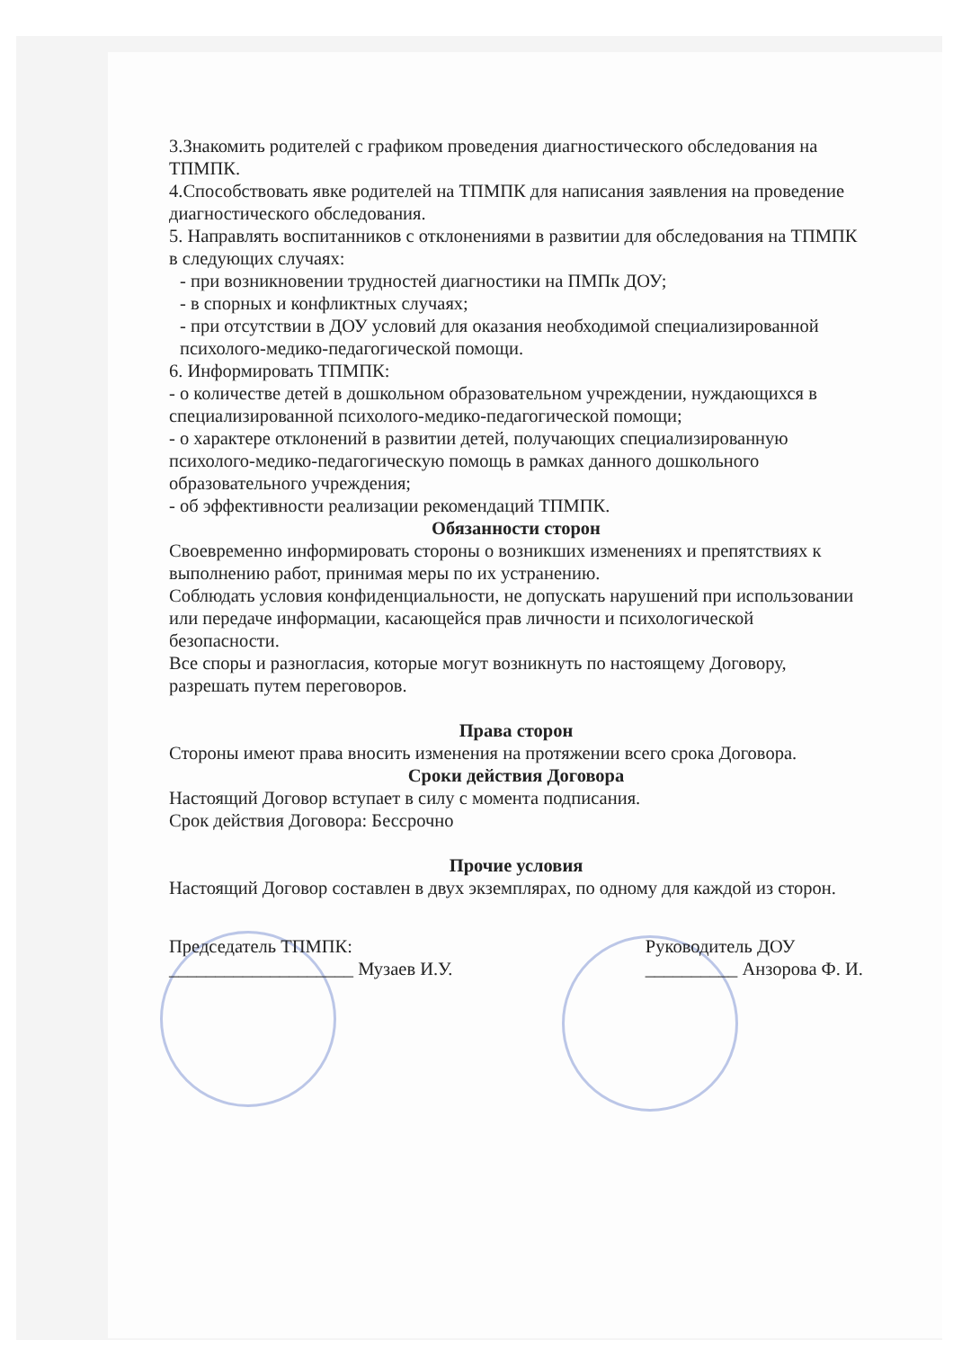3.Знакомить родителей с графиком проведения диагностического обследования на ТПМПК.
4.Способствовать явке родителей на ТПМПК для написания заявления на проведение диагностического обследования.
5. Направлять воспитанников с отклонениями в развитии для обследования на ТПМПК в следующих случаях:
- при возникновении трудностей диагностики на ПМПк ДОУ;
- в спорных и конфликтных случаях;
- при отсутствии в ДОУ условий для оказания необходимой специализированной психолого-медико-педагогической помощи.
6. Информировать ТПМПК:
- о количестве детей в дошкольном образовательном учреждении, нуждающихся в специализированной психолого-медико-педагогической помощи;
- о характере отклонений в развитии детей, получающих специализированную психолого-медико-педагогическую помощь в рамках данного дошкольного образовательного учреждения;
- об эффективности реализации рекомендаций ТПМПК.
Обязанности сторон
Своевременно информировать стороны о возникших изменениях и препятствиях к выполнению работ, принимая меры по их устранению.
Соблюдать условия конфиденциальности, не допускать нарушений при использовании или передаче информации, касающейся прав личности и психологической безопасности.
Все споры и разногласия, которые могут возникнуть по настоящему Договору, разрешать путем переговоров.
Права сторон
Стороны имеют права вносить изменения на протяжении всего срока Договора.
Сроки действия Договора
Настоящий Договор вступает в силу с момента подписания.
Срок действия Договора: Бессрочно
Прочие условия
Настоящий Договор составлен в двух экземплярах, по одному для каждой из сторон.
Председатель ТПМПК:
____________________ Музаев И.У.
Руководитель ДОУ
__________ Анзорова Ф. И.